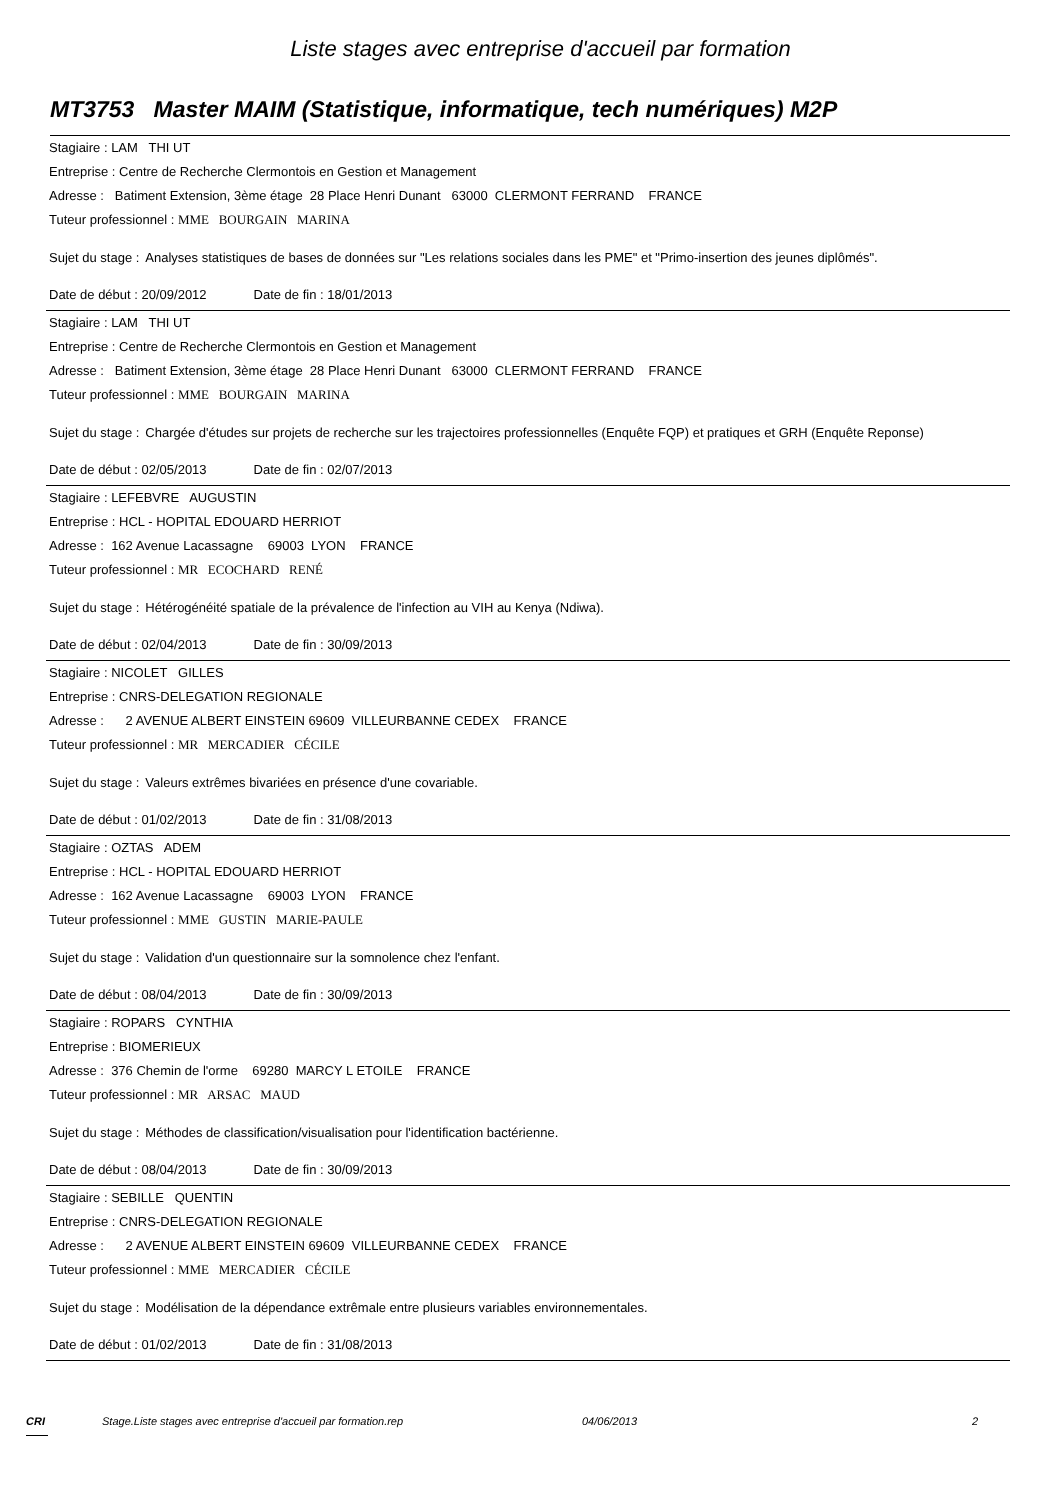Liste stages avec entreprise d'accueil par formation
MT3753 Master MAIM (Statistique, informatique, tech numériques) M2P
Stagiaire : LAM THI UT
Entreprise : Centre de Recherche Clermontois en Gestion et Management
Adresse : Batiment Extension, 3ème étage 28 Place Henri Dunant 63000 CLERMONT FERRAND FRANCE
Tuteur professionnel : MME BOURGAIN MARINA
Sujet du stage : Analyses statistiques de bases de données sur "Les relations sociales dans les PME" et "Primo-insertion des jeunes diplômés".
Date de début : 20/09/2012 Date de fin : 18/01/2013
Stagiaire : LAM THI UT
Entreprise : Centre de Recherche Clermontois en Gestion et Management
Adresse : Batiment Extension, 3ème étage 28 Place Henri Dunant 63000 CLERMONT FERRAND FRANCE
Tuteur professionnel : MME BOURGAIN MARINA
Sujet du stage : Chargée d'études sur projets de recherche sur les trajectoires professionnelles (Enquête FQP) et pratiques et GRH (Enquête Reponse)
Date de début : 02/05/2013 Date de fin : 02/07/2013
Stagiaire : LEFEBVRE AUGUSTIN
Entreprise : HCL - HOPITAL EDOUARD HERRIOT
Adresse : 162 Avenue Lacassagne 69003 LYON FRANCE
Tuteur professionnel : MR ECOCHARD RENÉ
Sujet du stage : Hétérogénéité spatiale de la prévalence de l'infection au VIH au Kenya (Ndiwa).
Date de début : 02/04/2013 Date de fin : 30/09/2013
Stagiaire : NICOLET GILLES
Entreprise : CNRS-DELEGATION REGIONALE
Adresse : 2 AVENUE ALBERT EINSTEIN 69609 VILLEURBANNE CEDEX FRANCE
Tuteur professionnel : MR MERCADIER CÉCILE
Sujet du stage : Valeurs extrêmes bivariées en présence d'une covariable.
Date de début : 01/02/2013 Date de fin : 31/08/2013
Stagiaire : OZTAS ADEM
Entreprise : HCL - HOPITAL EDOUARD HERRIOT
Adresse : 162 Avenue Lacassagne 69003 LYON FRANCE
Tuteur professionnel : MME GUSTIN MARIE-PAULE
Sujet du stage : Validation d'un questionnaire sur la somnolence chez l'enfant.
Date de début : 08/04/2013 Date de fin : 30/09/2013
Stagiaire : ROPARS CYNTHIA
Entreprise : BIOMERIEUX
Adresse : 376 Chemin de l'orme 69280 MARCY L ETOILE FRANCE
Tuteur professionnel : MR ARSAC MAUD
Sujet du stage : Méthodes de classification/visualisation pour l'identification bactérienne.
Date de début : 08/04/2013 Date de fin : 30/09/2013
Stagiaire : SEBILLE QUENTIN
Entreprise : CNRS-DELEGATION REGIONALE
Adresse : 2 AVENUE ALBERT EINSTEIN 69609 VILLEURBANNE CEDEX FRANCE
Tuteur professionnel : MME MERCADIER CÉCILE
Sujet du stage : Modélisation de la dépendance extrêmale entre plusieurs variables environnementales.
Date de début : 01/02/2013 Date de fin : 31/08/2013
CRI Stage.Liste stages avec entreprise d'accueil par formation.rep 04/06/2013 2